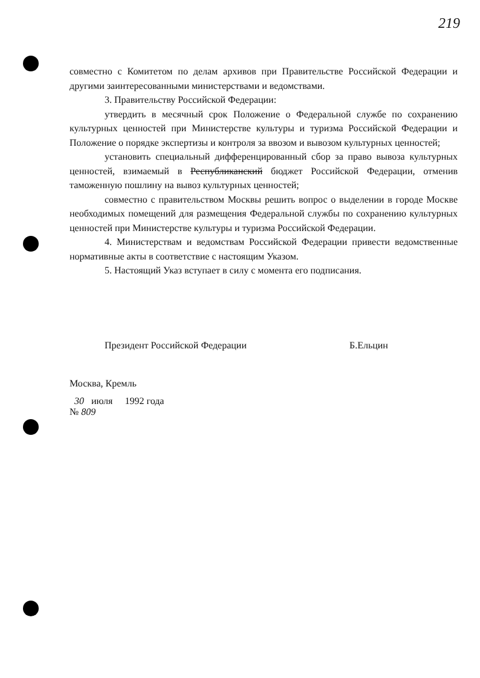219
совместно с Комитетом по делам архивов при Правительстве Российской Федерации и другими заинтересованными министерствами и ведомствами.
3. Правительству Российской Федерации:
утвердить в месячный срок Положение о Федеральной службе по сохранению культурных ценностей при Министерстве культуры и туризма Российской Федерации и Положение о порядке экспертизы и контроля за ввозом и вывозом культурных ценностей;
установить специальный дифференцированный сбор за право вывоза культурных ценностей, взимаемый в Республиканский бюджет Российской Федерации, отменив таможенную пошлину на вывоз культурных ценностей;
совместно с правительством Москвы решить вопрос о выделении в городе Москве необходимых помещений для размещения Федеральной службы по сохранению культурных ценностей при Министерстве культуры и туризма Российской Федерации.
4. Министерствам и ведомствам Российской Федерации привести ведомственные нормативные акты в соответствие с настоящим Указом.
5. Настоящий Указ вступает в силу с момента его подписания.
Президент Российской Федерации Б.Ельцин
Москва, Кремль
30 июля 1992 года
№ 809